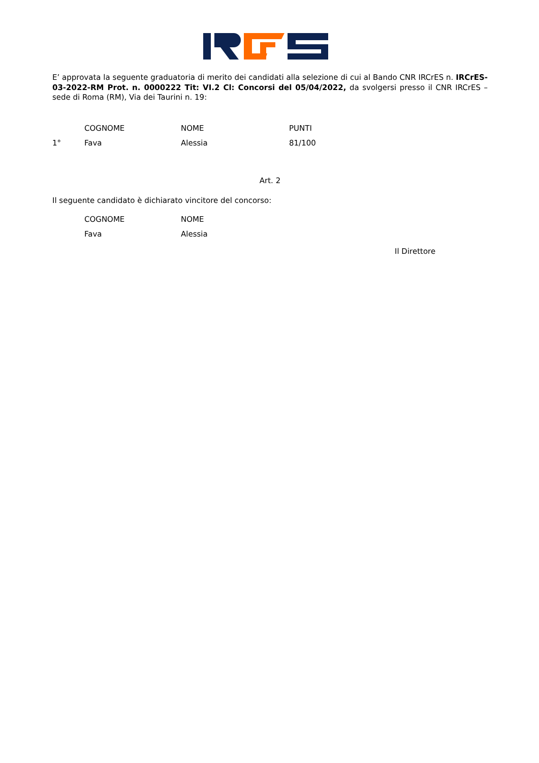E’ approvata la seguente graduatoria di merito dei candidati alla selezione di cui al Bando CNR IRCrES n. IRCrES-03-2022-RM Prot. n. 0000222 Tit: VI.2 Cl: Concorsi del 05/04/2022, da svolgersi presso il CNR IRCrES – sede di Roma (RM), Via dei Taurini n. 19:
| | COGNOME | NOME | PUNTI |
| --- | --- | --- | --- |
| 1° | Fava | Alessia | 81/100 |
Art. 2
Il seguente candidato è dichiarato vincitore del concorso:
| | COGNOME | NOME |
| --- | --- | --- |
| | Fava | Alessia |
Il Direttore